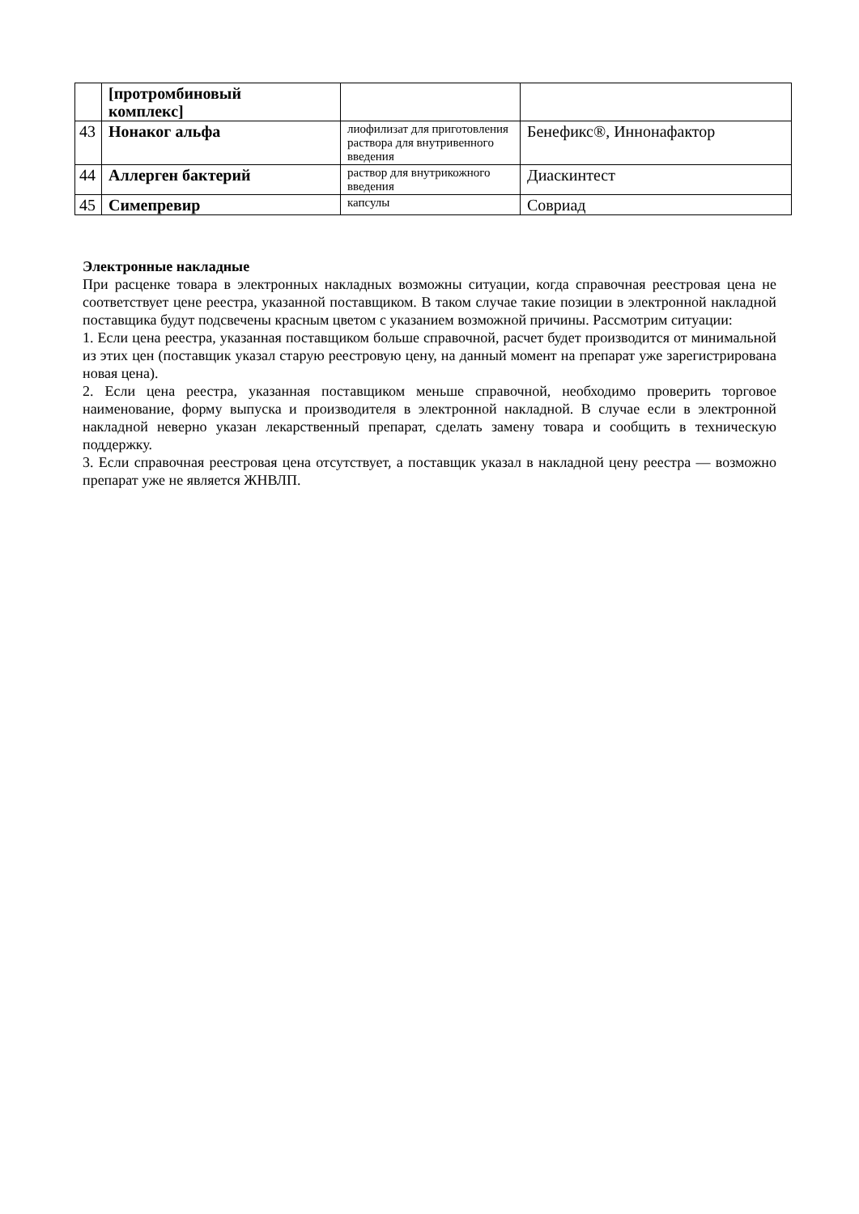| | [протромбиновый комплекс] | | |
| 43 | Нонаког альфа | лиофилизат для приготовления раствора для внутривенного введения | Бенефикс®, Иннонафактор |
| 44 | Аллерген бактерий | раствор для внутрикожного введения | Диаскинтест |
| 45 | Симепревир | капсулы | Совриад |
Электронные накладные
При расценке товара в электронных накладных возможны ситуации, когда справочная реестровая цена не соответствует цене реестра, указанной поставщиком. В таком случае такие позиции в электронной накладной поставщика будут подсвечены красным цветом с указанием возможной причины. Рассмотрим ситуации:
1. Если цена реестра, указанная поставщиком больше справочной, расчет будет производится от минимальной из этих цен (поставщик указал старую реестровую цену, на данный момент на препарат уже зарегистрирована новая цена).
2. Если цена реестра, указанная поставщиком меньше справочной, необходимо проверить торговое наименование, форму выпуска и производителя в электронной накладной. В случае если в электронной накладной неверно указан лекарственный препарат, сделать замену товара и сообщить в техническую поддержку.
3. Если справочная реестровая цена отсутствует, а поставщик указал в накладной цену реестра — возможно препарат уже не является ЖНВЛП.